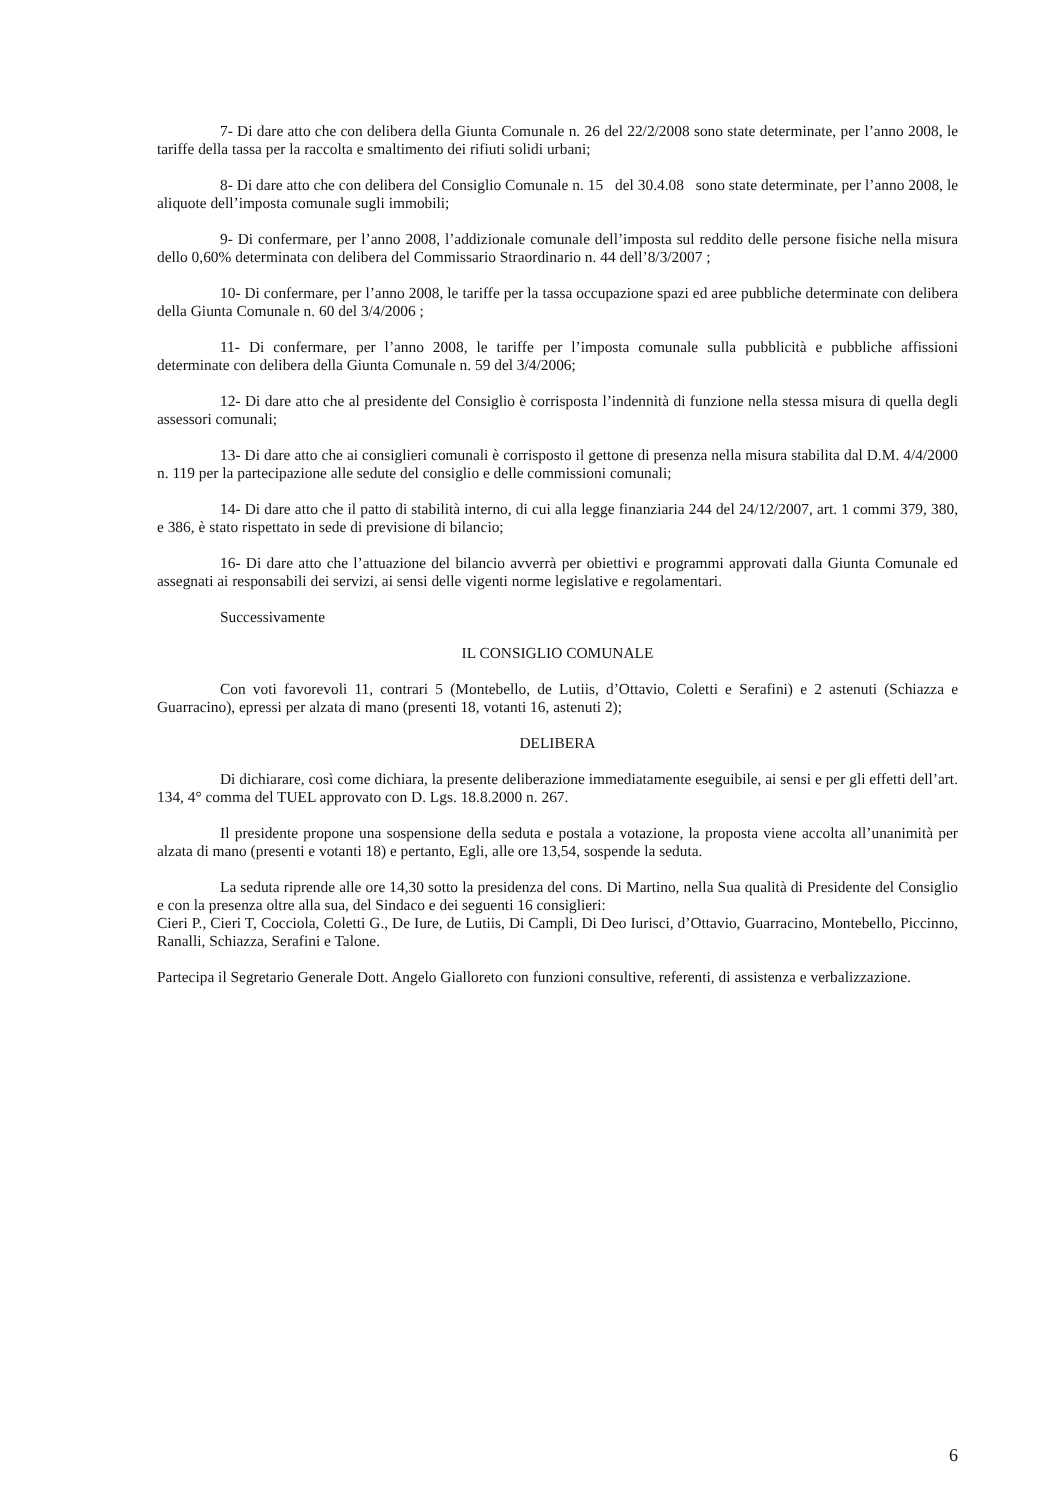7- Di dare atto che con delibera della Giunta Comunale n. 26 del 22/2/2008 sono state determinate, per l’anno 2008, le tariffe della tassa per la raccolta e smaltimento dei rifiuti solidi urbani;
8- Di dare atto che con delibera del Consiglio Comunale n. 15 del 30.4.08 sono state determinate, per l’anno 2008, le aliquote dell’imposta comunale sugli immobili;
9- Di confermare, per l’anno 2008, l’addizionale comunale dell’imposta sul reddito delle persone fisiche nella misura dello 0,60% determinata con delibera del Commissario Straordinario n. 44 dell’8/3/2007 ;
10- Di confermare, per l’anno 2008, le tariffe per la tassa occupazione spazi ed aree pubbliche determinate con delibera della Giunta Comunale n. 60 del 3/4/2006 ;
11- Di confermare, per l’anno 2008, le tariffe per l’imposta comunale sulla pubblicità e pubbliche affissioni determinate con delibera della Giunta Comunale n. 59 del 3/4/2006;
12- Di dare atto che al presidente del Consiglio è corrisposta l’indennità di funzione nella stessa misura di quella degli assessori comunali;
13- Di dare atto che ai consiglieri comunali è corrisposto il gettone di presenza nella misura stabilita dal D.M. 4/4/2000 n. 119 per la partecipazione alle sedute del consiglio e delle commissioni comunali;
14- Di dare atto che il patto di stabilità interno, di cui alla legge finanziaria 244 del 24/12/2007, art. 1 commi 379, 380, e 386, è stato rispettato in sede di previsione di bilancio;
16- Di dare atto che l’attuazione del bilancio avverrà per obiettivi e programmi approvati dalla Giunta Comunale ed assegnati ai responsabili dei servizi, ai sensi delle vigenti norme legislative e regolamentari.
Successivamente
IL CONSIGLIO COMUNALE
Con voti favorevoli 11, contrari 5 (Montebello, de Lutiis, d’Ottavio, Coletti e Serafini) e 2 astenuti (Schiazza e Guarracino), epressi per alzata di mano (presenti 18, votanti 16, astenuti 2);
DELIBERA
Di dichiarare, così come dichiara, la presente deliberazione immediatamente eseguibile, ai sensi e per gli effetti dell’art. 134, 4° comma del TUEL approvato con D. Lgs. 18.8.2000 n. 267.
Il presidente propone una sospensione della seduta e postala a votazione, la proposta viene accolta all’unanimità per alzata di mano (presenti e votanti 18) e pertanto, Egli, alle ore 13,54, sospende la seduta.
La seduta riprende alle ore 14,30 sotto la presidenza del cons. Di Martino, nella Sua qualità di Presidente del Consiglio e con la presenza oltre alla sua, del Sindaco e dei seguenti 16 consiglieri:
Cieri P., Cieri T, Cocciola, Coletti G., De Iure, de Lutiis, Di Campli, Di Deo Iurisci, d’Ottavio, Guarracino, Montebello, Piccinno, Ranalli, Schiazza, Serafini e Talone.
Partecipa il Segretario Generale Dott. Angelo Gialloreto con funzioni consultive, referenti, di assistenza e verbalizzazione.
6